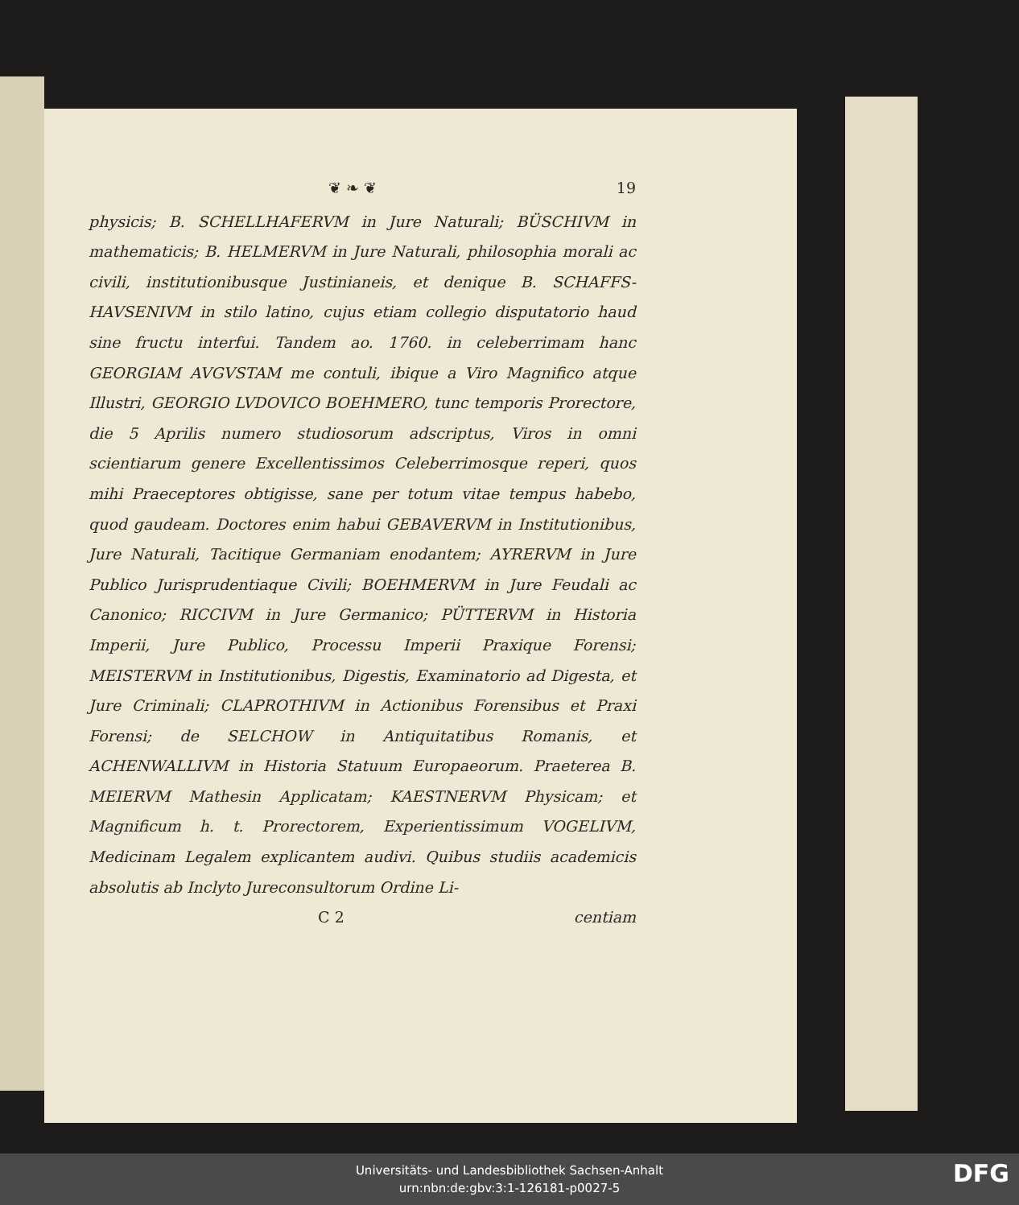❦ ❧ ❦ 19
physicis; B. SCHELLHAFERVM in Jure Naturali; BÜSCHIVM in mathematicis; B. HELMERVM in Jure Naturali, philosophia morali ac civili, institutionibusque Justinianeis, et denique B. SCHAFFS-HAVSENIVM in stilo latino, cujus etiam collegio disputatorio haud sine fructu interfui. Tandem ao. 1760. in celeberrimam hanc GEORGIAM AVGVSTAM me contuli, ibique a Viro Magnifico atque Illustri, GEORGIO LVDOVICO BOEHMERO, tunc temporis Prorectore, die 5 Aprilis numero studiosorum adscriptus, Viros in omni scientiarum genere Excellentissimos Celeberrimosque reperi, quos mihi Praeceptores obtigisse, sane per totum vitae tempus habebo, quod gaudeam. Doctores enim habui GEBAVERVM in Institutionibus, Jure Naturali, Tacitique Germaniam enodantem; AYRERVM in Jure Publico Jurisprudentiaque Civili; BOEHMERVM in Jure Feudali ac Canonico; RICCIVM in Jure Germanico; PÜTTERVM in Historia Imperii, Jure Publico, Processu Imperii Praxique Forensi; MEISTERVM in Institutionibus, Digestis, Examinatorio ad Digesta, et Jure Criminali; CLAPROTHIVM in Actionibus Forensibus et Praxi Forensi; de SELCHOW in Antiquitatibus Romanis, et ACHENWALLIVM in Historia Statuum Europaeorum. Praeterea B. MEIERVM Mathesin Applicatam; KAESTNERVM Physicam; et Magnificum h. t. Prorectorem, Experientissimum VOGELIVM, Medicinam Legalem explicantem audivi. Quibus studiis academicis absolutis ab Inclyto Jureconsultorum Ordine Li-
C 2 centiam
Universitäts- und Landesbibliothek Sachsen-Anhalt
urn:nbn:de:gbv:3:1-126181-p0027-5
DFG